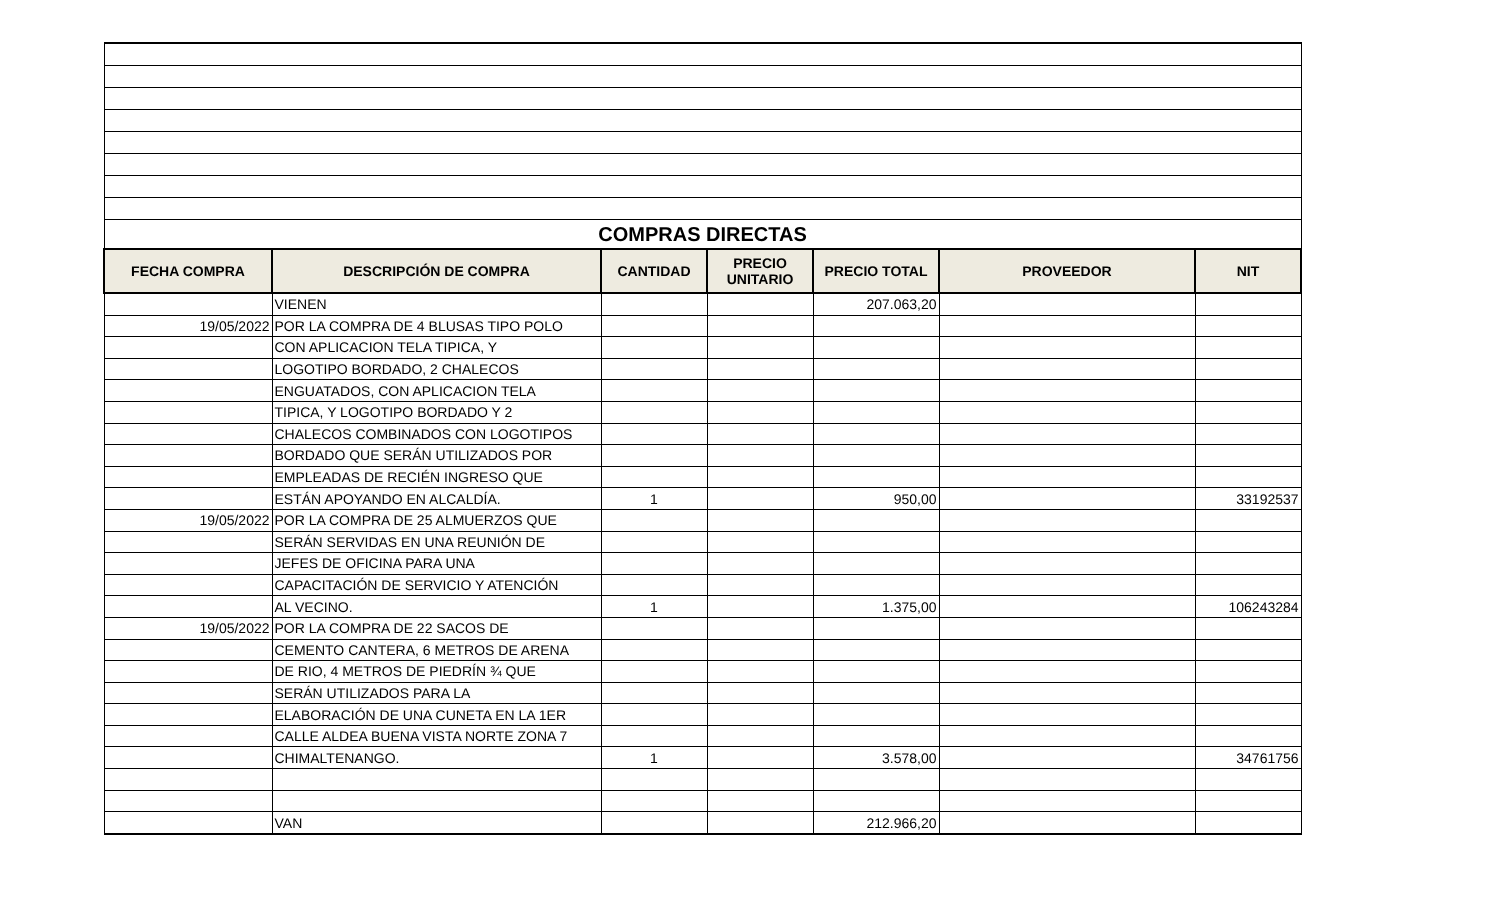| COMPRAS DIRECTAS | | | | | | |
| FECHA COMPRA | DESCRIPCIÓN DE COMPRA | CANTIDAD | PRECIO UNITARIO | PRECIO TOTAL | PROVEEDOR | NIT |
| | VIENEN | | | 207.063,20 | | |
| 19/05/2022 | POR LA COMPRA DE 4 BLUSAS TIPO POLO | | | | | |
| | CON APLICACION TELA TIPICA, Y | | | | | |
| | LOGOTIPO BORDADO, 2 CHALECOS | | | | | |
| | ENGUATADOS, CON APLICACION TELA | | | | | |
| | TIPICA, Y LOGOTIPO BORDADO Y 2 | | | | | |
| | CHALECOS COMBINADOS CON LOGOTIPOS | | | | | |
| | BORDADO QUE SERÁN UTILIZADOS POR | | | | | |
| | EMPLEADAS DE RECIÉN INGRESO QUE | | | | | |
| | ESTÁN APOYANDO EN ALCALDÍA. | 1 | | 950,00 | | 33192537 |
| 19/05/2022 | POR LA COMPRA DE 25 ALMUERZOS QUE | | | | | |
| | SERÁN SERVIDAS EN UNA REUNIÓN DE | | | | | |
| | JEFES DE OFICINA PARA UNA | | | | | |
| | CAPACITACIÓN DE SERVICIO Y ATENCIÓN | | | | | |
| | AL VECINO. | 1 | | 1.375,00 | | 106243284 |
| 19/05/2022 | POR LA COMPRA DE 22 SACOS DE | | | | | |
| | CEMENTO CANTERA, 6 METROS DE ARENA | | | | | |
| | DE RIO, 4 METROS DE PIEDRÍN ¾ QUE | | | | | |
| | SERÁN UTILIZADOS PARA LA | | | | | |
| | ELABORACIÓN DE UNA CUNETA EN LA 1ER | | | | | |
| | CALLE ALDEA BUENA VISTA NORTE ZONA 7 | | | | | |
| | CHIMALTENANGO. | 1 | | 3.578,00 | | 34761756 |
| | VAN | | | 212.966,20 | | |